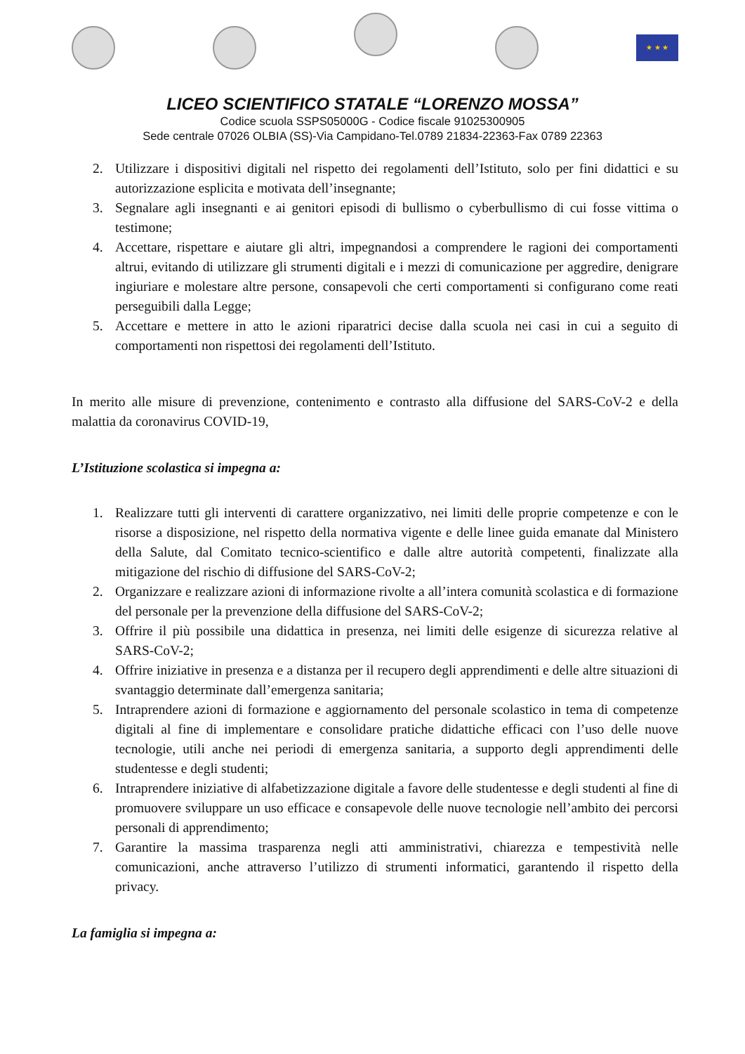★ ★ ★
LICEO SCIENTIFICO STATALE “LORENZO MOSSA”
Codice scuola SSPS05000G - Codice fiscale 91025300905
Sede centrale 07026 OLBIA (SS)-Via Campidano-Tel.0789 21834-22363-Fax 0789 22363
2. Utilizzare i dispositivi digitali nel rispetto dei regolamenti dell’Istituto, solo per fini didattici e su autorizzazione esplicita e motivata dell’insegnante;
3. Segnalare agli insegnanti e ai genitori episodi di bullismo o cyberbullismo di cui fosse vittima o testimone;
4. Accettare, rispettare e aiutare gli altri, impegnandosi a comprendere le ragioni dei comportamenti altrui, evitando di utilizzare gli strumenti digitali e i mezzi di comunicazione per aggredire, denigrare ingiuriare e molestare altre persone, consapevoli che certi comportamenti si configurano come reati perseguibili dalla Legge;
5. Accettare e mettere in atto le azioni riparatrici decise dalla scuola nei casi in cui a seguito di comportamenti non rispettosi dei regolamenti dell’Istituto.
In merito alle misure di prevenzione, contenimento e contrasto alla diffusione del SARS-CoV-2 e della malattia da coronavirus COVID-19,
L’Istituzione scolastica si impegna a:
1. Realizzare tutti gli interventi di carattere organizzativo, nei limiti delle proprie competenze e con le risorse a disposizione, nel rispetto della normativa vigente e delle linee guida emanate dal Ministero della Salute, dal Comitato tecnico-scientifico e dalle altre autorità competenti, finalizzate alla mitigazione del rischio di diffusione del SARS-CoV-2;
2. Organizzare e realizzare azioni di informazione rivolte a all’intera comunità scolastica e di formazione del personale per la prevenzione della diffusione del SARS-CoV-2;
3. Offrire il più possibile una didattica in presenza, nei limiti delle esigenze di sicurezza relative al SARS-CoV-2;
4. Offrire iniziative in presenza e a distanza per il recupero degli apprendimenti e delle altre situazioni di svantaggio determinate dall’emergenza sanitaria;
5. Intraprendere azioni di formazione e aggiornamento del personale scolastico in tema di competenze digitali al fine di implementare e consolidare pratiche didattiche efficaci con l’uso delle nuove tecnologie, utili anche nei periodi di emergenza sanitaria, a supporto degli apprendimenti delle studentesse e degli studenti;
6. Intraprendere iniziative di alfabetizzazione digitale a favore delle studentesse e degli studenti al fine di promuovere sviluppare un uso efficace e consapevole delle nuove tecnologie nell’ambito dei percorsi personali di apprendimento;
7. Garantire la massima trasparenza negli atti amministrativi, chiarezza e tempestività nelle comunicazioni, anche attraverso l’utilizzo di strumenti informatici, garantendo il rispetto della privacy.
La famiglia si impegna a: